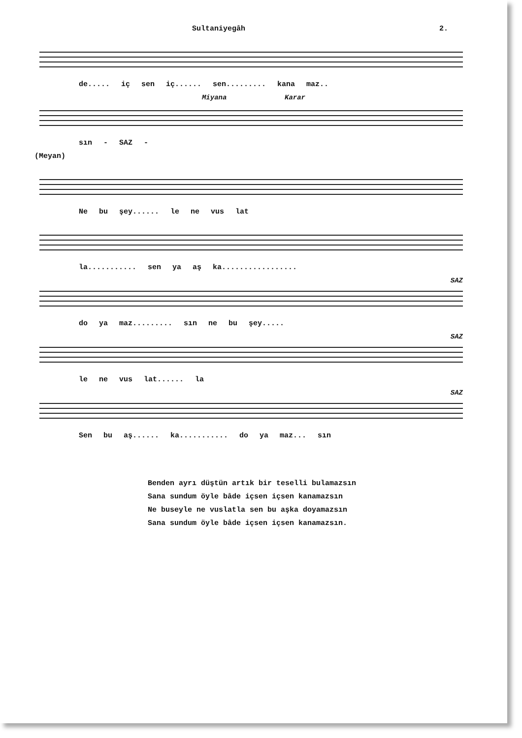Sultaniyegâh 2.
de..... iç sen iç...... sen......... kana maz..
Miyana Karar
sın - SAZ -
(Meyan)
Ne bu şey...... le ne vus lat
la........... sen ya aş ka.................
SAZ
do ya maz......... sın ne bu şey.....
SAZ
le ne vus lat...... la
SAZ
Sen bu aş...... ka........... do ya maz... sın
Benden ayrı düştün artık bir teselli bulamazsın
Sana sundum öyle bâde içsen içsen kanamazsın
Ne buseyle ne vuslatla sen bu aşka doyamazsın
Sana sundum öyle bâde içsen içsen kanamazsın.